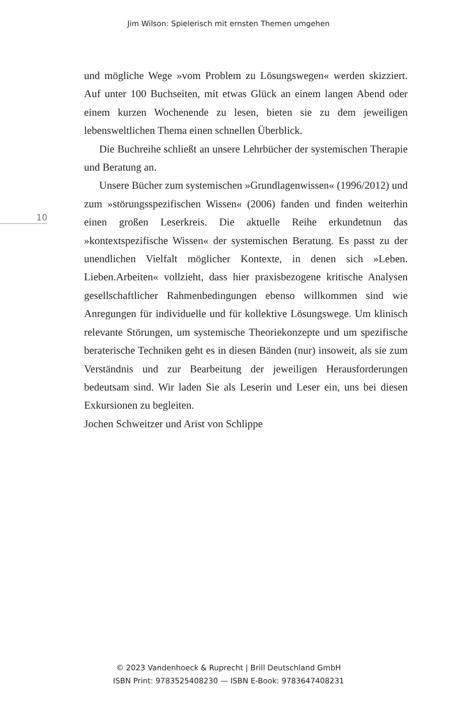Jim Wilson: Spielerisch mit ernsten Themen umgehen
10
und mögliche Wege »vom Problem zu Lösungswegen« werden skizziert. Auf unter 100 Buchseiten, mit etwas Glück an einem langen Abend oder einem kurzen Wochenende zu lesen, bieten sie zu dem jeweiligen lebensweltlichen Thema einen schnellen Überblick.
Die Buchreihe schließt an unsere Lehrbücher der systemischen Therapie und Beratung an.
Unsere Bücher zum systemischen »Grundlagenwissen« (1996/2012) und zum »störungsspezifischen Wissen« (2006) fanden und finden weiterhin einen großen Leserkreis. Die aktuelle Reihe erkundetnun das »kontextspezifische Wissen« der systemischen Beratung. Es passt zu der unendlichen Vielfalt möglicher Kontexte, in denen sich »Leben. Lieben.Arbeiten« vollzieht, dass hier praxisbezogene kritische Analysen gesellschaftlicher Rahmenbedingungen ebenso willkommen sind wie Anregungen für individuelle und für kollektive Lösungswege. Um klinisch relevante Störungen, um systemische Theoriekonzepte und um spezifische beraterische Techniken geht es in diesen Bänden (nur) insoweit, als sie zum Verständnis und zur Bearbeitung der jeweiligen Herausforderungen bedeutsam sind. Wir laden Sie als Leserin und Leser ein, uns bei diesen Exkursionen zu begleiten.
Jochen Schweitzer und Arist von Schlippe
© 2023 Vandenhoeck & Ruprecht | Brill Deutschland GmbH
ISBN Print: 9783525408230 — ISBN E-Book: 9783647408231